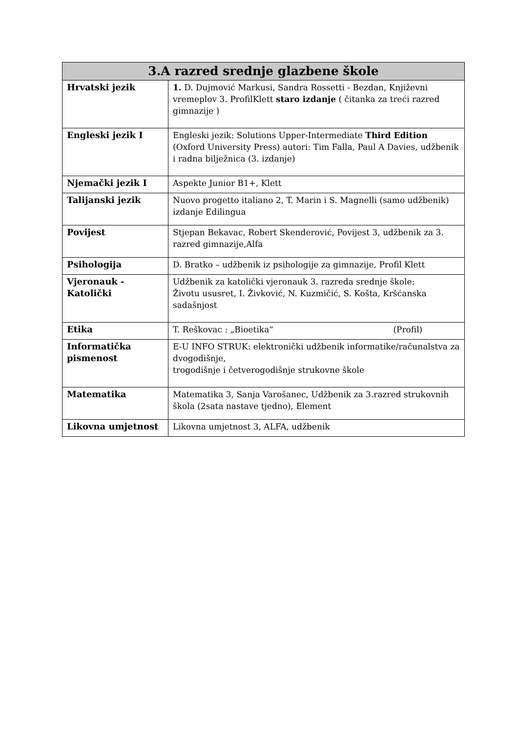| 3.A razred srednje glazbene škole | |
| --- | --- |
| Hrvatski jezik | 1. D. Dujmović Markusi, Sandra Rossetti - Bezdan, Književni vremeplov 3. ProfilKlett staro izdanje ( čitanka za treći razred gimnazije ) |
| Engleski jezik I | Engleski jezik: Solutions Upper-Intermediate Third Edition (Oxford University Press) autori: Tim Falla, Paul A Davies, udžbenik i radna bilježnica (3. izdanje) |
| Njemački jezik I | Aspekte Junior B1+, Klett |
| Talijanski jezik | Nuovo progetto italiano 2, T. Marin i S. Magnelli (samo udžbenik) izdanje Edilingua |
| Povijest | Stjepan Bekavac, Robert Skenderović, Povijest 3, udžbenik za 3. razred gimnazije,Alfa |
| Psihologija | D. Bratko – udžbenik iz psihologije za gimnazije, Profil Klett |
| Vjeronauk - Katolički | Udžbenik za katolički vjeronauk 3. razreda srednje škole: Životu ususret, I. Živković, N. Kuzmičić, S. Košta, Kršćanska sadašnjost |
| Etika | T. Reškovac : „Bioetika“ (Profil) |
| Informatička pismenost | E-U INFO STRUK: elektronički udžbenik informatike/računalstva za dvogodišnje, trogodišnje i četverogodišnje strukovne škole |
| Matematika | Matematika 3, Sanja Varošanec, Udžbenik za 3.razred strukovnih škola (2sata nastave tjedno), Element |
| Likovna umjetnost | Likovna umjetnost 3, ALFA, udžbenik |